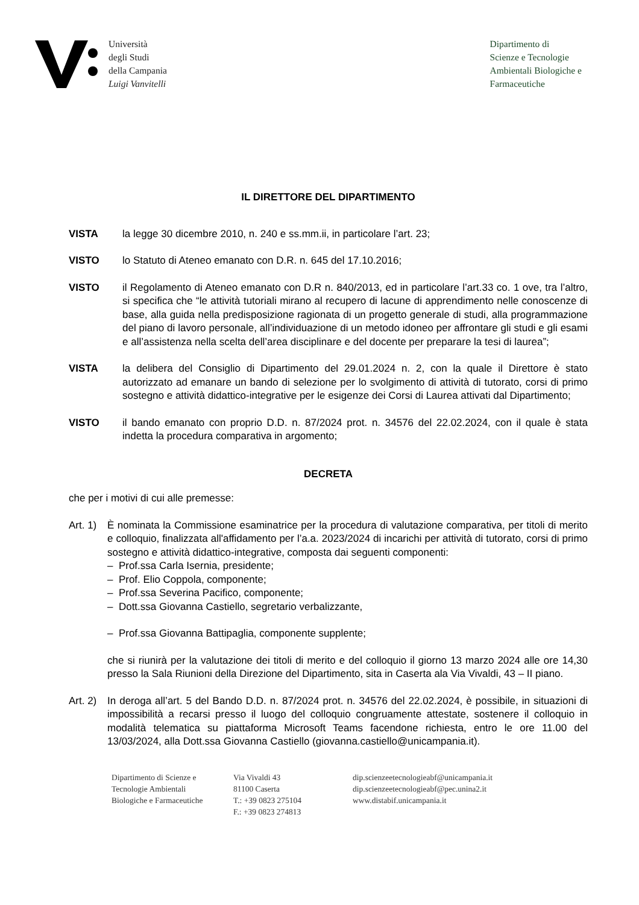Università
degli Studi
della Campania
Luigi Vanvitelli
Dipartimento di
Scienze e Tecnologie
Ambientali Biologiche e
Farmaceutiche
IL DIRETTORE DEL DIPARTIMENTO
VISTA la legge 30 dicembre 2010, n. 240 e ss.mm.ii, in particolare l’art. 23;
VISTO lo Statuto di Ateneo emanato con D.R. n. 645 del 17.10.2016;
VISTO il Regolamento di Ateneo emanato con D.R n. 840/2013, ed in particolare l’art.33 co. 1 ove, tra l’altro, si specifica che “le attività tutoriali mirano al recupero di lacune di apprendimento nelle conoscenze di base, alla guida nella predisposizione ragionata di un progetto generale di studi, alla programmazione del piano di lavoro personale, all’individuazione di un metodo idoneo per affrontare gli studi e gli esami e all’assistenza nella scelta dell’area disciplinare e del docente per preparare la tesi di laurea”;
VISTA la delibera del Consiglio di Dipartimento del 29.01.2024 n. 2, con la quale il Direttore è stato autorizzato ad emanare un bando di selezione per lo svolgimento di attività di tutorato, corsi di primo sostegno e attività didattico-integrative per le esigenze dei Corsi di Laurea attivati dal Dipartimento;
VISTO il bando emanato con proprio D.D. n. 87/2024 prot. n. 34576 del 22.02.2024, con il quale è stata indetta la procedura comparativa in argomento;
DECRETA
che per i motivi di cui alle premesse:
Art. 1)
È nominata la Commissione esaminatrice per la procedura di valutazione comparativa, per titoli di merito e colloquio, finalizzata all'affidamento per l’a.a. 2023/2024 di incarichi per attività di tutorato, corsi di primo sostegno e attività didattico-integrative, composta dai seguenti componenti:
– Prof.ssa Carla Isernia, presidente;
– Prof. Elio Coppola, componente;
– Prof.ssa Severina Pacifico, componente;
– Dott.ssa Giovanna Castiello, segretario verbalizzante,
– Prof.ssa Giovanna Battipaglia, componente supplente;
che si riunirà per la valutazione dei titoli di merito e del colloquio il giorno 13 marzo 2024 alle ore 14,30 presso la Sala Riunioni della Direzione del Dipartimento, sita in Caserta ala Via Vivaldi, 43 – II piano.
Art. 2)
In deroga all’art. 5 del Bando D.D. n. 87/2024 prot. n. 34576 del 22.02.2024, è possibile, in situazioni di impossibilità a recarsi presso il luogo del colloquio congruamente attestate, sostenere il colloquio in modalità telematica su piattaforma Microsoft Teams facendone richiesta, entro le ore 11.00 del 13/03/2024, alla Dott.ssa Giovanna Castiello (giovanna.castiello@unicampania.it).
Dipartimento di Scienze e
Tecnologie Ambientali
Biologiche e Farmaceutiche
Via Vivaldi 43
81100 Caserta
T.: +39 0823 275104
F.: +39 0823 274813
dip.scienzeetecnologieabf@unicampania.it
dip.scienzeetecnologieabf@pec.unina2.it
www.distabif.unicampania.it